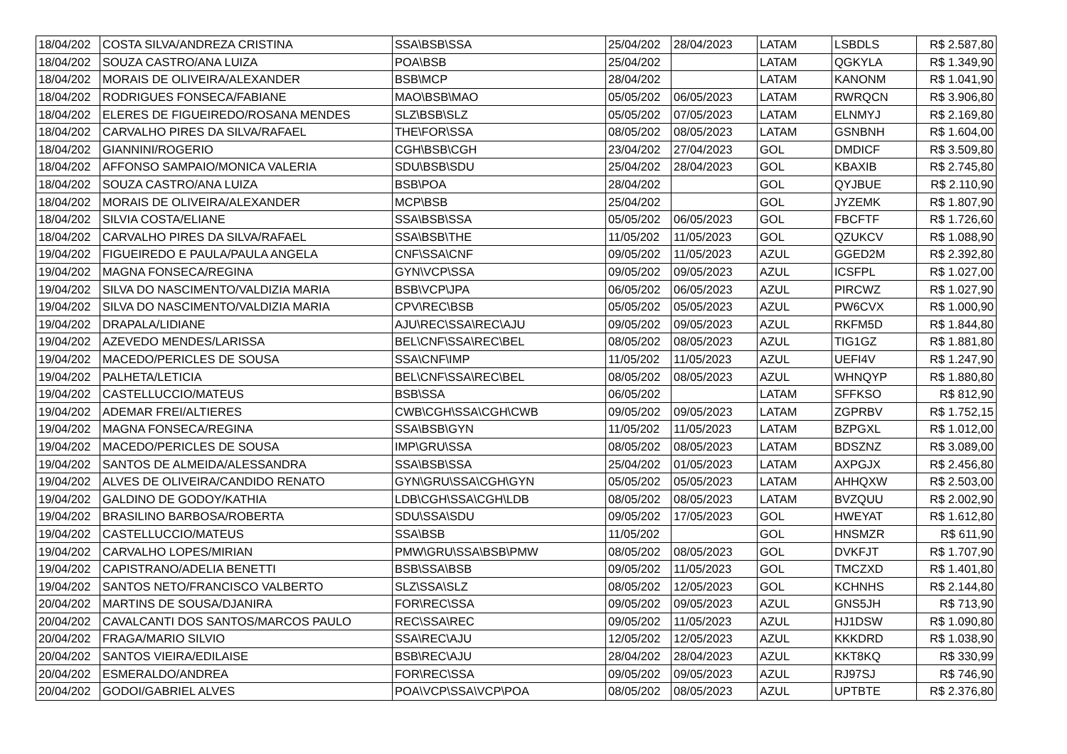| 18/04/202 | COSTA SILVA/ANDREZA CRISTINA | SSA\BSB\SSA | 25/04/202 | 28/04/2023 | LATAM | LSBDLS | R$ 2.587,80 |
| 18/04/202 | SOUZA CASTRO/ANA LUIZA | POA\BSB | 25/04/202 | | LATAM | QGKYLA | R$ 1.349,90 |
| 18/04/202 | MORAIS DE OLIVEIRA/ALEXANDER | BSB\MCP | 28/04/202 | | LATAM | KANONM | R$ 1.041,90 |
| 18/04/202 | RODRIGUES FONSECA/FABIANE | MAO\BSB\MAO | 05/05/202 | 06/05/2023 | LATAM | RWRQCN | R$ 3.906,80 |
| 18/04/202 | ELERES DE FIGUEIREDO/ROSANA MENDES | SLZ\BSB\SLZ | 05/05/202 | 07/05/2023 | LATAM | ELNMYJ | R$ 2.169,80 |
| 18/04/202 | CARVALHO PIRES DA SILVA/RAFAEL | THE\FOR\SSA | 08/05/202 | 08/05/2023 | LATAM | GSNBNH | R$ 1.604,00 |
| 18/04/202 | GIANNINI/ROGERIO | CGH\BSB\CGH | 23/04/202 | 27/04/2023 | GOL | DMDICF | R$ 3.509,80 |
| 18/04/202 | AFFONSO SAMPAIO/MONICA VALERIA | SDU\BSB\SDU | 25/04/202 | 28/04/2023 | GOL | KBAXIB | R$ 2.745,80 |
| 18/04/202 | SOUZA CASTRO/ANA LUIZA | BSB\POA | 28/04/202 | | GOL | QYJBUE | R$ 2.110,90 |
| 18/04/202 | MORAIS DE OLIVEIRA/ALEXANDER | MCP\BSB | 25/04/202 | | GOL | JYZEMK | R$ 1.807,90 |
| 18/04/202 | SILVIA COSTA/ELIANE | SSA\BSB\SSA | 05/05/202 | 06/05/2023 | GOL | FBCFTF | R$ 1.726,60 |
| 18/04/202 | CARVALHO PIRES DA SILVA/RAFAEL | SSA\BSB\THE | 11/05/202 | 11/05/2023 | GOL | QZUKCV | R$ 1.088,90 |
| 19/04/202 | FIGUEIREDO E PAULA/PAULA ANGELA | CNF\SSA\CNF | 09/05/202 | 11/05/2023 | AZUL | GGED2M | R$ 2.392,80 |
| 19/04/202 | MAGNA FONSECA/REGINA | GYN\VCP\SSA | 09/05/202 | 09/05/2023 | AZUL | ICSFPL | R$ 1.027,00 |
| 19/04/202 | SILVA DO NASCIMENTO/VALDIZIA MARIA | BSB\VCP\JPA | 06/05/202 | 06/05/2023 | AZUL | PIRCWZ | R$ 1.027,90 |
| 19/04/202 | SILVA DO NASCIMENTO/VALDIZIA MARIA | CPV\REC\BSB | 05/05/202 | 05/05/2023 | AZUL | PW6CVX | R$ 1.000,90 |
| 19/04/202 | DRAPALA/LIDIANE | AJU\REC\SSA\REC\AJU | 09/05/202 | 09/05/2023 | AZUL | RKFM5D | R$ 1.844,80 |
| 19/04/202 | AZEVEDO MENDES/LARISSA | BEL\CNF\SSA\REC\BEL | 08/05/202 | 08/05/2023 | AZUL | TIG1GZ | R$ 1.881,80 |
| 19/04/202 | MACEDO/PERICLES DE SOUSA | SSA\CNF\IMP | 11/05/202 | 11/05/2023 | AZUL | UEFI4V | R$ 1.247,90 |
| 19/04/202 | PALHETA/LETICIA | BEL\CNF\SSA\REC\BEL | 08/05/202 | 08/05/2023 | AZUL | WHNQYP | R$ 1.880,80 |
| 19/04/202 | CASTELLUCCIO/MATEUS | BSB\SSA | 06/05/202 | | LATAM | SFFKSO | R$ 812,90 |
| 19/04/202 | ADEMAR FREI/ALTIERES | CWB\CGH\SSA\CGH\CWB | 09/05/202 | 09/05/2023 | LATAM | ZGPRBV | R$ 1.752,15 |
| 19/04/202 | MAGNA FONSECA/REGINA | SSA\BSB\GYN | 11/05/202 | 11/05/2023 | LATAM | BZPGXL | R$ 1.012,00 |
| 19/04/202 | MACEDO/PERICLES DE SOUSA | IMP\GRU\SSA | 08/05/202 | 08/05/2023 | LATAM | BDSZNZ | R$ 3.089,00 |
| 19/04/202 | SANTOS DE ALMEIDA/ALESSANDRA | SSA\BSB\SSA | 25/04/202 | 01/05/2023 | LATAM | AXPGJX | R$ 2.456,80 |
| 19/04/202 | ALVES DE OLIVEIRA/CANDIDO RENATO | GYN\GRU\SSA\CGH\GYN | 05/05/202 | 05/05/2023 | LATAM | AHHQXW | R$ 2.503,00 |
| 19/04/202 | GALDINO DE GODOY/KATHIA | LDB\CGH\SSA\CGH\LDB | 08/05/202 | 08/05/2023 | LATAM | BVZQUU | R$ 2.002,90 |
| 19/04/202 | BRASILINO BARBOSA/ROBERTA | SDU\SSA\SDU | 09/05/202 | 17/05/2023 | GOL | HWEYAT | R$ 1.612,80 |
| 19/04/202 | CASTELLUCCIO/MATEUS | SSA\BSB | 11/05/202 | | GOL | HNSMZR | R$ 611,90 |
| 19/04/202 | CARVALHO LOPES/MIRIAN | PMW\GRU\SSA\BSB\PMW | 08/05/202 | 08/05/2023 | GOL | DVKFJT | R$ 1.707,90 |
| 19/04/202 | CAPISTRANO/ADELIA BENETTI | BSB\SSA\BSB | 09/05/202 | 11/05/2023 | GOL | TMCZXD | R$ 1.401,80 |
| 19/04/202 | SANTOS NETO/FRANCISCO VALBERTO | SLZ\SSA\SLZ | 08/05/202 | 12/05/2023 | GOL | KCHNHS | R$ 2.144,80 |
| 20/04/202 | MARTINS DE SOUSA/DJANIRA | FOR\REC\SSA | 09/05/202 | 09/05/2023 | AZUL | GNS5JH | R$ 713,90 |
| 20/04/202 | CAVALCANTI DOS SANTOS/MARCOS PAULO | REC\SSA\REC | 09/05/202 | 11/05/2023 | AZUL | HJ1DSW | R$ 1.090,80 |
| 20/04/202 | FRAGA/MARIO SILVIO | SSA\REC\AJU | 12/05/202 | 12/05/2023 | AZUL | KKKDRD | R$ 1.038,90 |
| 20/04/202 | SANTOS VIEIRA/EDILAISE | BSB\REC\AJU | 28/04/202 | 28/04/2023 | AZUL | KKT8KQ | R$ 330,99 |
| 20/04/202 | ESMERALDO/ANDREA | FOR\REC\SSA | 09/05/202 | 09/05/2023 | AZUL | RJ97SJ | R$ 746,90 |
| 20/04/202 | GODOI/GABRIEL ALVES | POA\VCP\SSA\VCP\POA | 08/05/202 | 08/05/2023 | AZUL | UPTBTE | R$ 2.376,80 |